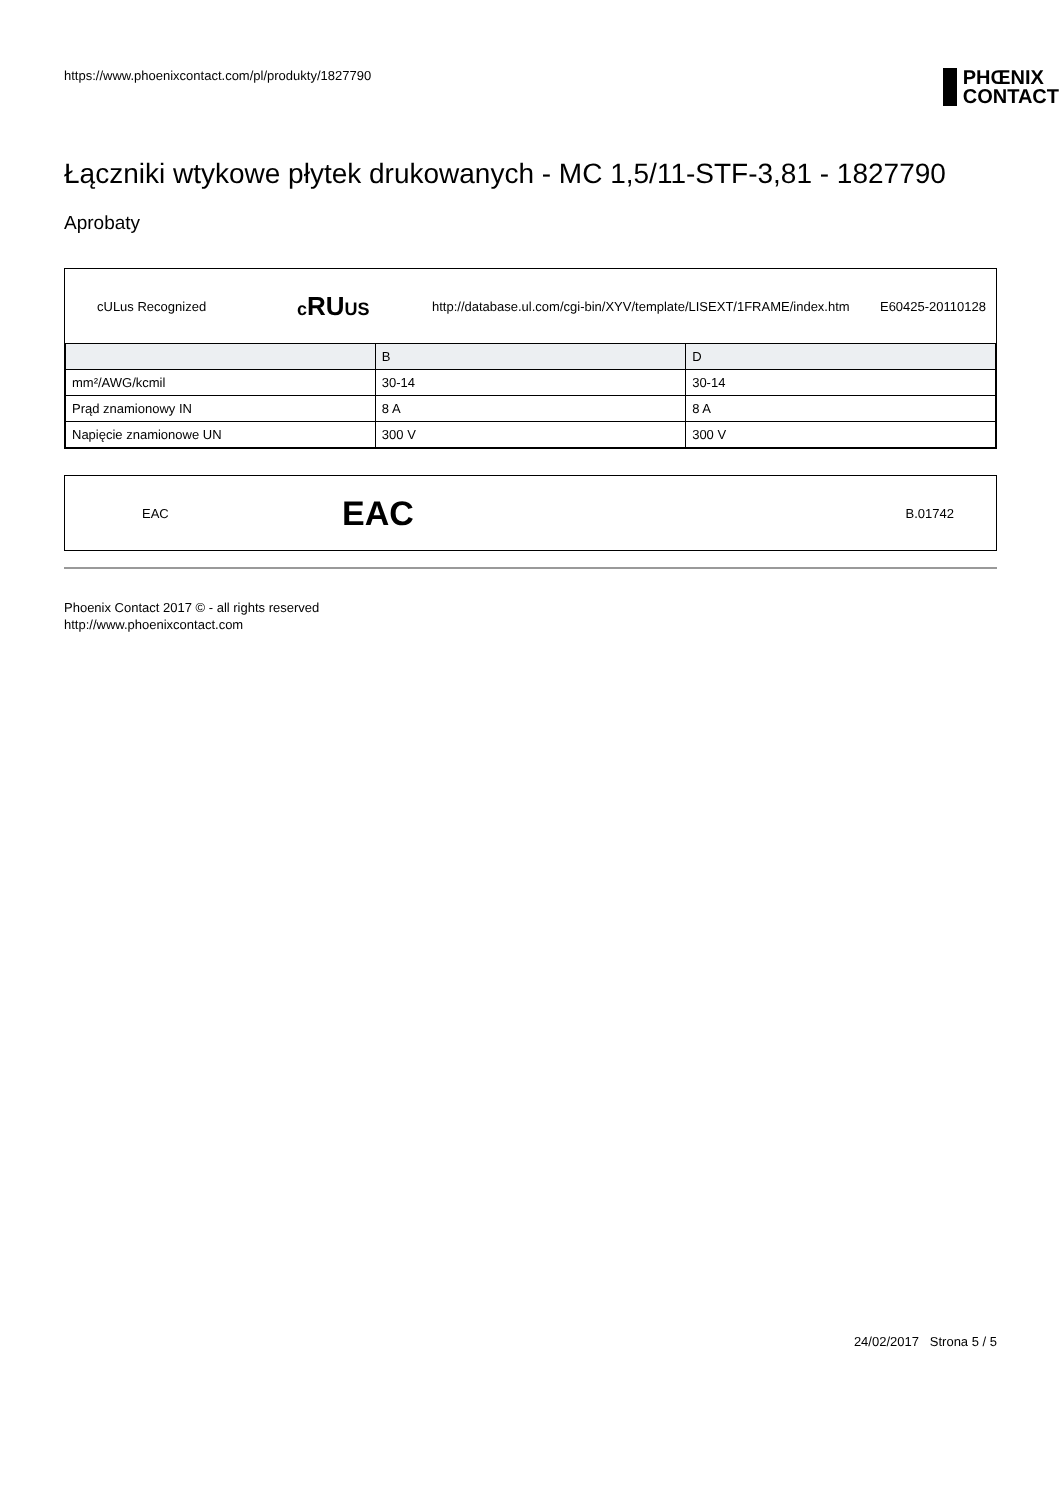https://www.phoenixcontact.com/pl/produkty/1827790 PHŒNIX
CONTACT
Łączniki wtykowe płytek drukowanych - MC 1,5/11-STF-3,81 - 1827790
Aprobaty
cULus Recognized cRUUS http://database.ul.com/cgi-bin/XYV/template/LISEXT/1FRAME/index.htm E60425-20110128
| | B | D |
| mm²/AWG/kcmil | 30-14 | 30-14 |
| Prąd znamionowy IN | 8 A | 8 A |
| Napięcie znamionowe UN | 300 V | 300 V |
EAC EAC B.01742
Phoenix Contact 2017 © - all rights reserved
http://www.phoenixcontact.com
24/02/2017 Strona 5 / 5